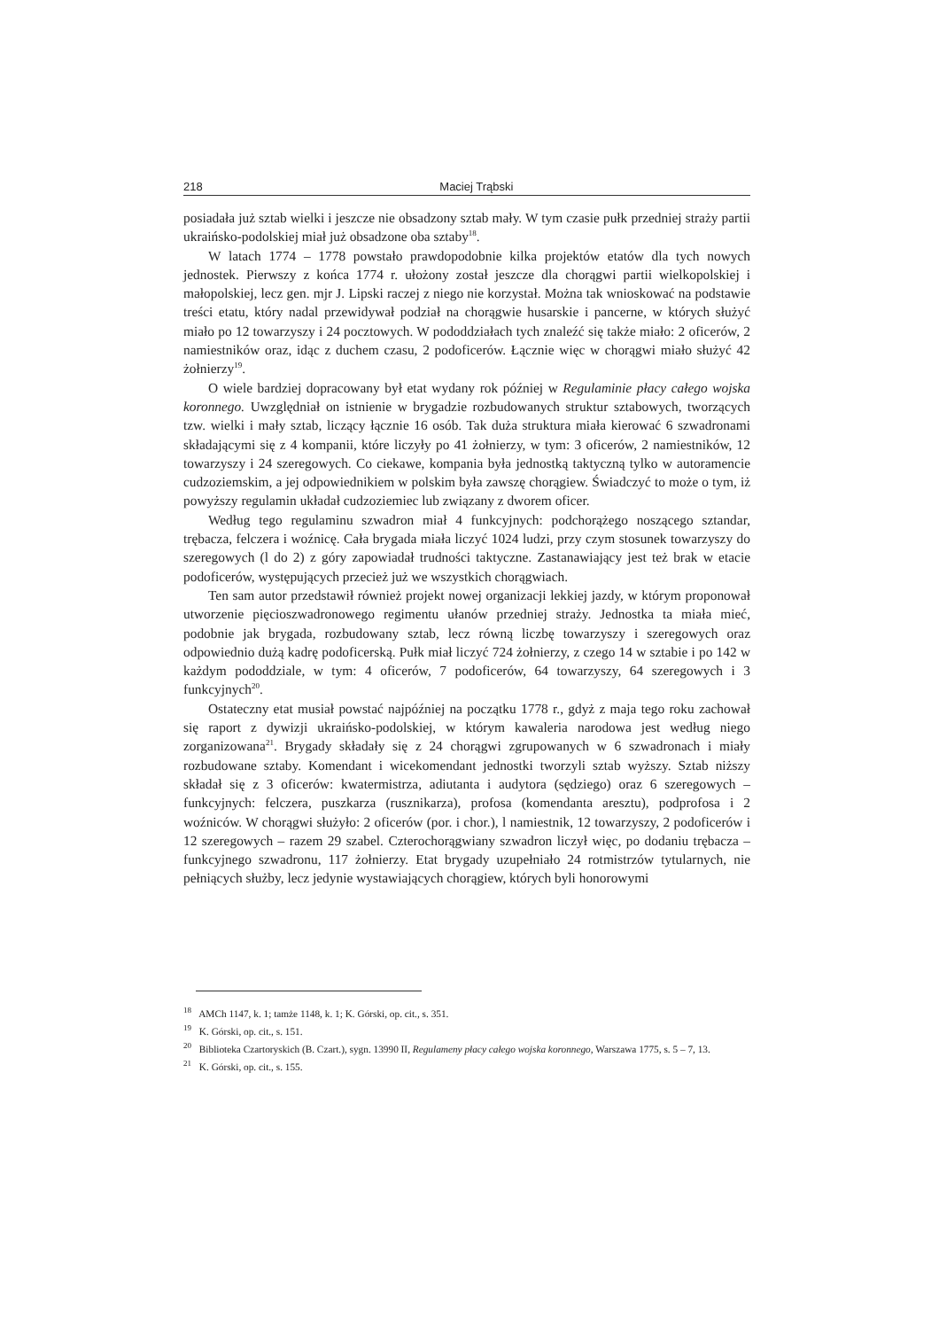218 Maciej Trąbski
posiadała już sztab wielki i jeszcze nie obsadzony sztab mały. W tym czasie pułk przedniej straży partii ukraińsko-podolskiej miał już obsadzone oba sztaby<sup>18</sup>.
W latach 1774 – 1778 powstało prawdopodobnie kilka projektów etatów dla tych nowych jednostek. Pierwszy z końca 1774 r. ułożony został jeszcze dla chorągwi partii wielkopolskiej i małopolskiej, lecz gen. mjr J. Lipski raczej z niego nie korzystał. Można tak wnioskować na podstawie treści etatu, który nadal przewidywał podział na chorągwie husarskie i pancerne, w których służyć miało po 12 towarzyszy i 24 pocztowych. W pododdziałach tych znaleźć się także miało: 2 oficerów, 2 namiestników oraz, idąc z duchem czasu, 2 podoficerów. Łącznie więc w chorągwi miało służyć 42 żołnierzy<sup>19</sup>.
O wiele bardziej dopracowany był etat wydany rok później w Regulaminie płacy całego wojska koronnego. Uwzględniał on istnienie w brygadzie rozbudowanych struktur sztabowych, tworzących tzw. wielki i mały sztab, liczący łącznie 16 osób. Tak duża struktura miała kierować 6 szwadronami składającymi się z 4 kompanii, które liczyły po 41 żołnierzy, w tym: 3 oficerów, 2 namiestników, 12 towarzyszy i 24 szeregowych. Co ciekawe, kompania była jednostką taktyczną tylko w autoramencie cudzoziemskim, a jej odpowiednikiem w polskim była zawszę chorągiew. Świadczyć to może o tym, iż powyższy regulamin układał cudzoziemiec lub związany z dworem oficer.
Według tego regulaminu szwadron miał 4 funkcyjnych: podchorążego noszącego sztandar, trębacza, felczera i woźnicę. Cała brygada miała liczyć 1024 ludzi, przy czym stosunek towarzyszy do szeregowych (l do 2) z góry zapowiadał trudności taktyczne. Zastanawiający jest też brak w etacie podoficerów, występujących przecież już we wszystkich chorągwiach.
Ten sam autor przedstawił również projekt nowej organizacji lekkiej jazdy, w którym proponował utworzenie pięcioszwadronowego regimentu ułanów przedniej straży. Jednostka ta miała mieć, podobnie jak brygada, rozbudowany sztab, lecz równą liczbę towarzyszy i szeregowych oraz odpowiednio dużą kadrę podoficerską. Pułk miał liczyć 724 żołnierzy, z czego 14 w sztabie i po 142 w każdym pododdziale, w tym: 4 oficerów, 7 podoficerów, 64 towarzyszy, 64 szeregowych i 3 funkcyjnych<sup>20</sup>.
Ostateczny etat musiał powstać najpóźniej na początku 1778 r., gdyż z maja tego roku zachował się raport z dywizji ukraińsko-podolskiej, w którym kawaleria narodowa jest według niego zorganizowana<sup>21</sup>. Brygady składały się z 24 chorągwi zgrupowanych w 6 szwadronach i miały rozbudowane sztaby. Komendant i wicekomendant jednostki tworzyli sztab wyższy. Sztab niższy składał się z 3 oficerów: kwatermistrza, adiutanta i audytora (sędziego) oraz 6 szeregowych – funkcyjnych: felczera, puszkarza (rusznikarza), profosa (komendanta aresztu), podprofosa i 2 woźniców. W chorągwi służyło: 2 oficerów (por. i chor.), l namiestnik, 12 towarzyszy, 2 podoficerów i 12 szeregowych – razem 29 szabel. Czterochorągwiany szwadron liczył więc, po dodaniu trębacza – funkcyjnego szwadronu, 117 żołnierzy. Etat brygady uzupełniało 24 rotmistrzów tytularnych, nie pełniących służby, lecz jedynie wystawiających chorągiew, których byli honorowymi
<sup>18</sup> AMCh 1147, k. 1; tamże 1148, k. 1; K. Górski, op. cit., s. 351.
<sup>19</sup> K. Górski, op. cit., s. 151.
<sup>20</sup> Biblioteka Czartoryskich (B. Czart.), sygn. 13990 II, Regulameny płacy całego wojska koronnego, Warszawa 1775, s. 5 – 7, 13.
<sup>21</sup> K. Górski, op. cit., s. 155.